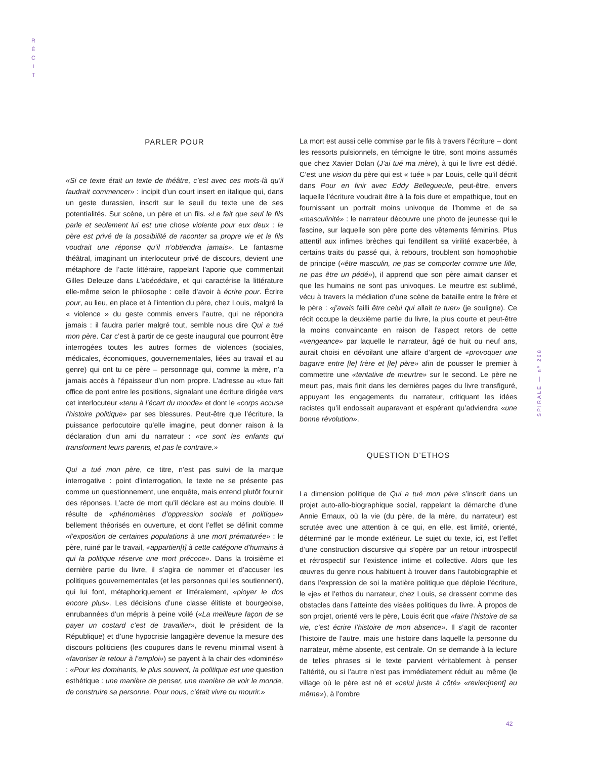R
É
C
I
T
SPIRALE — nº 268
PARLER POUR
«Si ce texte était un texte de théâtre, c’est avec ces mots-là qu’il faudrait commencer» : incipit d’un court insert en italique qui, dans un geste durassien, inscrit sur le seuil du texte une de ses potentialités. Sur scène, un père et un fils. «Le fait que seul le fils parle et seulement lui est une chose violente pour eux deux : le père est privé de la possibilité de raconter sa propre vie et le fils voudrait une réponse qu’il n’obtiendra jamais». Le fantasme théâtral, imaginant un interlocuteur privé de discours, devient une métaphore de l’acte littéraire, rappelant l’aporie que commentait Gilles Deleuze dans L’abécédaire, et qui caractérise la littérature elle-même selon le philosophe : celle d’avoir à écrire pour. Écrire pour, au lieu, en place et à l’intention du père, chez Louis, malgré la « violence » du geste commis envers l’autre, qui ne répondra jamais : il faudra parler malgré tout, semble nous dire Qui a tué mon père. Car c’est à partir de ce geste inaugural que pourront être interrogées toutes les autres formes de violences (sociales, médicales, économiques, gouvernementales, liées au travail et au genre) qui ont tu ce père – personnage qui, comme la mère, n’a jamais accès à l’épaisseur d’un nom propre. L’adresse au «tu» fait office de pont entre les positions, signalant une écriture dirigée vers cet interlocuteur «tenu à l’écart du monde» et dont le «corps accuse l’histoire politique» par ses blessures. Peut-être que l’écriture, la puissance perlocutoire qu’elle imagine, peut donner raison à la déclaration d’un ami du narrateur : «ce sont les enfants qui transforment leurs parents, et pas le contraire.»
Qui a tué mon père, ce titre, n’est pas suivi de la marque interrogative : point d’interrogation, le texte ne se présente pas comme un questionnement, une enquête, mais entend plutôt fournir des réponses. L’acte de mort qu’il déclare est au moins double. Il résulte de «phénomènes d’oppression sociale et politique» bellement théorisés en ouverture, et dont l’effet se définit comme «l’exposition de certaines populations à une mort prématurée» : le père, ruiné par le travail, «appartien[t] à cette catégorie d’humains à qui la politique réserve une mort précoce». Dans la troisième et dernière partie du livre, il s’agira de nommer et d’accuser les politiques gouvernementales (et les personnes qui les soutiennent), qui lui font, métaphoriquement et littéralement, «ployer le dos encore plus». Les décisions d’une classe élitiste et bourgeoise, enrubannées d’un mépris à peine voilé («La meilleure façon de se payer un costard c’est de travailler», dixit le président de la République) et d’une hypocrisie langagière devenue la mesure des discours politiciens (les coupures dans le revenu minimal visent à «favoriser le retour à l’emploi») se payent à la chair des «dominés» : «Pour les dominants, le plus souvent, la politique est une question esthétique : une manière de penser, une manière de voir le monde, de construire sa personne. Pour nous, c’était vivre ou mourir.»
La mort est aussi celle commise par le fils à travers l’écriture – dont les ressorts pulsionnels, en témoigne le titre, sont moins assumés que chez Xavier Dolan (J’ai tué ma mère), à qui le livre est dédié. C’est une vision du père qui est « tuée » par Louis, celle qu’il décrit dans Pour en finir avec Eddy Bellegueule, peut-être, envers laquelle l’écriture voudrait être à la fois dure et empathique, tout en fournissant un portrait moins univoque de l’homme et de sa «masculinité» : le narrateur découvre une photo de jeunesse qui le fascine, sur laquelle son père porte des vêtements féminins. Plus attentif aux infimes brèches qui fendillent sa virilité exacerbée, à certains traits du passé qui, à rebours, troublent son homophobie de principe («être masculin, ne pas se comporter comme une fille, ne pas être un pédé»), il apprend que son père aimait danser et que les humains ne sont pas univoques. Le meurtre est sublimé, vécu à travers la médiation d’une scène de bataille entre le frère et le père : «j’avais failli être celui qui allait te tuer» (je souligne). Ce récit occupe la deuxième partie du livre, la plus courte et peut-être la moins convaincante en raison de l’aspect retors de cette «vengeance» par laquelle le narrateur, âgé de huit ou neuf ans, aurait choisi en dévoilant une affaire d’argent de «provoquer une bagarre entre [le] frère et [le] père» afin de pousser le premier à commettre une «tentative de meurtre» sur le second. Le père ne meurt pas, mais finit dans les dernières pages du livre transfiguré, appuyant les engagements du narrateur, critiquant les idées racistes qu’il endossait auparavant et espérant qu’adviendra «une bonne révolution».
QUESTION D’ETHOS
La dimension politique de Qui a tué mon père s’inscrit dans un projet auto-allo-biographique social, rappelant la démarche d’une Annie Ernaux, où la vie (du père, de la mère, du narrateur) est scrutée avec une attention à ce qui, en elle, est limité, orienté, déterminé par le monde extérieur. Le sujet du texte, ici, est l’effet d’une construction discursive qui s’opère par un retour introspectif et rétrospectif sur l’existence intime et collective. Alors que les œuvres du genre nous habituent à trouver dans l’autobiographie et dans l’expression de soi la matière politique que déploie l’écriture, le «je» et l’ethos du narrateur, chez Louis, se dressent comme des obstacles dans l’atteinte des visées politiques du livre. À propos de son projet, orienté vers le père, Louis écrit que «faire l’histoire de sa vie, c’est écrire l’histoire de mon absence». Il s’agit de raconter l’histoire de l’autre, mais une histoire dans laquelle la personne du narrateur, même absente, est centrale. On se demande à la lecture de telles phrases si le texte parvient véritablement à penser l’altérité, ou si l’autre n’est pas immédiatement réduit au même (le village où le père est né et «celui juste à côté» «revien[nent] au même»), à l’ombre
42